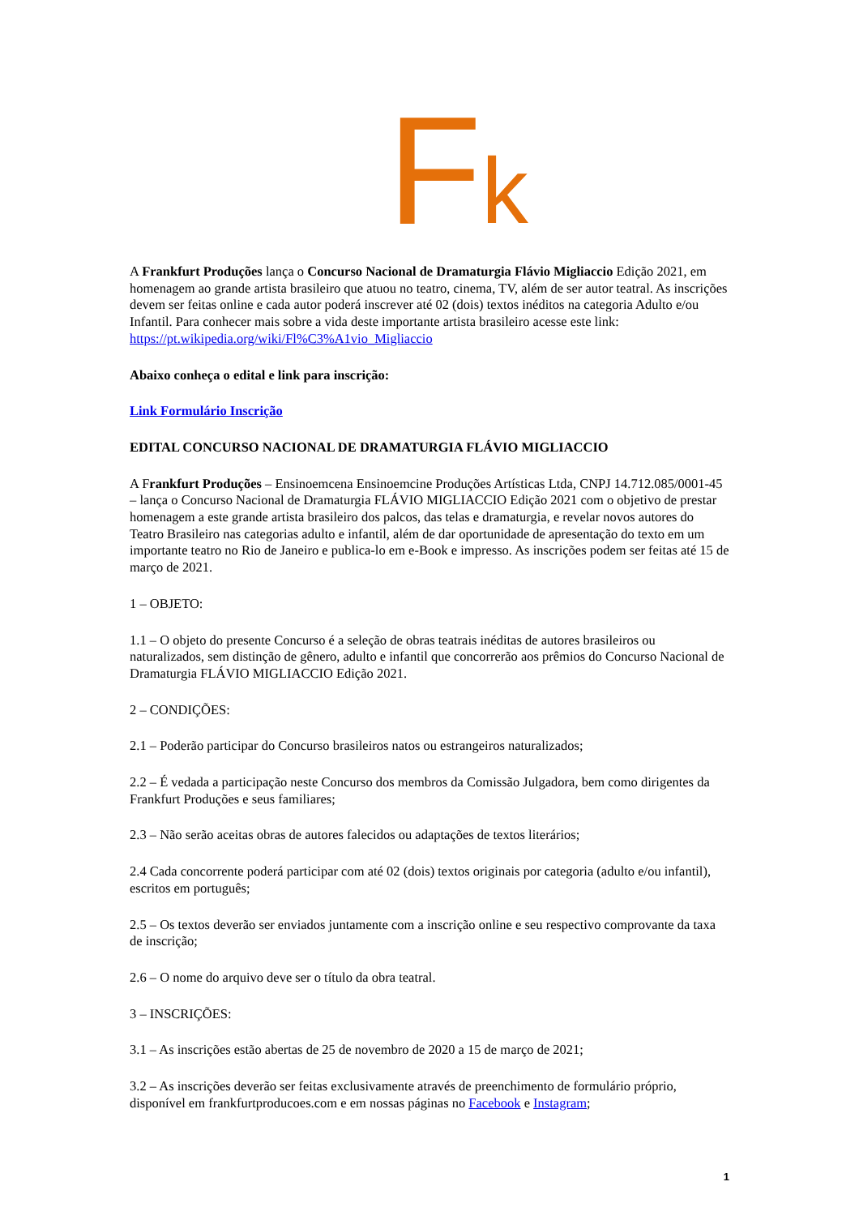Fk
A Frankfurt Produções lança o Concurso Nacional de Dramaturgia Flávio Migliaccio Edição 2021, em homenagem ao grande artista brasileiro que atuou no teatro, cinema, TV, além de ser autor teatral. As inscrições devem ser feitas online e cada autor poderá inscrever até 02 (dois) textos inéditos na categoria Adulto e/ou Infantil. Para conhecer mais sobre a vida deste importante artista brasileiro acesse este link: https://pt.wikipedia.org/wiki/Fl%C3%A1vio_Migliaccio
Abaixo conheça o edital e link para inscrição:
Link Formulário Inscrição
EDITAL CONCURSO NACIONAL DE DRAMATURGIA FLÁVIO MIGLIACCIO
A Frankfurt Produções – Ensinoemcena Ensinoemcine Produções Artísticas Ltda, CNPJ 14.712.085/0001-45 – lança o Concurso Nacional de Dramaturgia FLÁVIO MIGLIACCIO Edição 2021 com o objetivo de prestar homenagem a este grande artista brasileiro dos palcos, das telas e dramaturgia, e revelar novos autores do Teatro Brasileiro nas categorias adulto e infantil, além de dar oportunidade de apresentação do texto em um importante teatro no Rio de Janeiro e publica-lo em e-Book e impresso. As inscrições podem ser feitas até 15 de março de 2021.
1 – OBJETO:
1.1 – O objeto do presente Concurso é a seleção de obras teatrais inéditas de autores brasileiros ou naturalizados, sem distinção de gênero, adulto e infantil que concorrerão aos prêmios do Concurso Nacional de Dramaturgia FLÁVIO MIGLIACCIO Edição 2021.
2 – CONDIÇÕES:
2.1 – Poderão participar do Concurso brasileiros natos ou estrangeiros naturalizados;
2.2 – É vedada a participação neste Concurso dos membros da Comissão Julgadora, bem como dirigentes da Frankfurt Produções e seus familiares;
2.3 – Não serão aceitas obras de autores falecidos ou adaptações de textos literários;
2.4 Cada concorrente poderá participar com até 02 (dois) textos originais por categoria (adulto e/ou infantil), escritos em português;
2.5 – Os textos deverão ser enviados juntamente com a inscrição online e seu respectivo comprovante da taxa de inscrição;
2.6 – O nome do arquivo deve ser o título da obra teatral.
3 – INSCRIÇÕES:
3.1 – As inscrições estão abertas de 25 de novembro de 2020 a 15 de março de 2021;
3.2 – As inscrições deverão ser feitas exclusivamente através de preenchimento de formulário próprio, disponível em frankfurtproducoes.com e em nossas páginas no Facebook e Instagram;
1